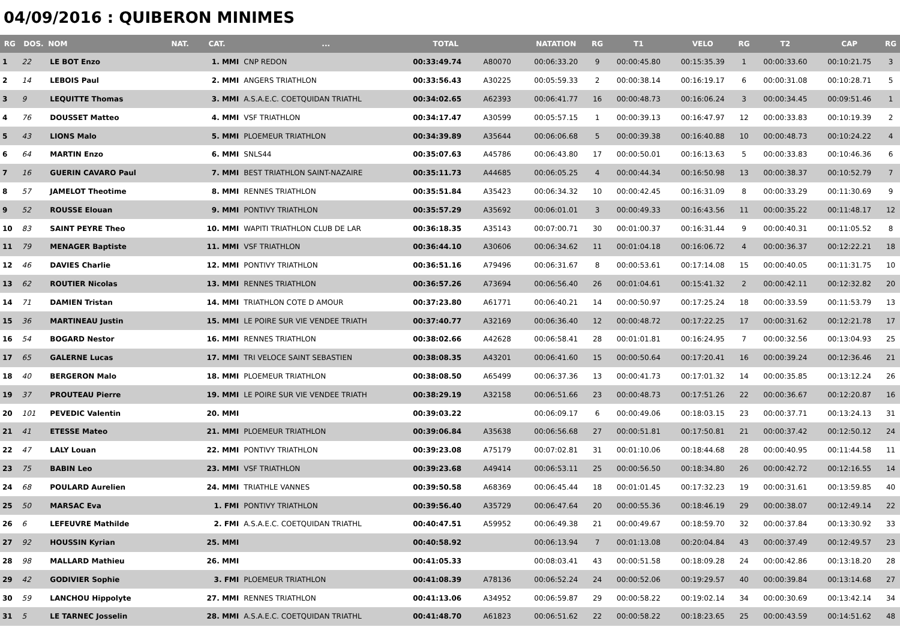04/09/2016 : QUIBERON MINIMES
| RG | DOS. | NOM | NAT. | CAT. | ... | TOTAL | | NATATION | RG | T1 | VELO | RG | T2 | CAP | RG |
| --- | --- | --- | --- | --- | --- | --- | --- | --- | --- | --- | --- | --- | --- | --- | --- |
| 1 | 22 | LE BOT Enzo | | 1. MMI | CNP REDON | 00:33:49.74 | A80070 | 00:06:33.20 | 9 | 00:00:45.80 | 00:15:35.39 | 1 | 00:00:33.60 | 00:10:21.75 | 3 |
| 2 | 14 | LEBOIS Paul | | 2. MMI | ANGERS TRIATHLON | 00:33:56.43 | A30225 | 00:05:59.33 | 2 | 00:00:38.14 | 00:16:19.17 | 6 | 00:00:31.08 | 00:10:28.71 | 5 |
| 3 | 9 | LEQUITTE Thomas | | 3. MMI | A.S.A.E.C. COETQUIDAN TRIATHL | 00:34:02.65 | A62393 | 00:06:41.77 | 16 | 00:00:48.73 | 00:16:06.24 | 3 | 00:00:34.45 | 00:09:51.46 | 1 |
| 4 | 76 | DOUSSET Matteo | | 4. MMI | VSF TRIATHLON | 00:34:17.47 | A30599 | 00:05:57.15 | 1 | 00:00:39.13 | 00:16:47.97 | 12 | 00:00:33.83 | 00:10:19.39 | 2 |
| 5 | 43 | LIONS Malo | | 5. MMI | PLOEMEUR TRIATHLON | 00:34:39.89 | A35644 | 00:06:06.68 | 5 | 00:00:39.38 | 00:16:40.88 | 10 | 00:00:48.73 | 00:10:24.22 | 4 |
| 6 | 64 | MARTIN Enzo | | 6. MMI | SNLS44 | 00:35:07.63 | A45786 | 00:06:43.80 | 17 | 00:00:50.01 | 00:16:13.63 | 5 | 00:00:33.83 | 00:10:46.36 | 6 |
| 7 | 16 | GUERIN CAVARO Paul | | 7. MMI | BEST TRIATHLON SAINT-NAZAIRE | 00:35:11.73 | A44685 | 00:06:05.25 | 4 | 00:00:44.34 | 00:16:50.98 | 13 | 00:00:38.37 | 00:10:52.79 | 7 |
| 8 | 57 | JAMELOT Theotime | | 8. MMI | RENNES TRIATHLON | 00:35:51.84 | A35423 | 00:06:34.32 | 10 | 00:00:42.45 | 00:16:31.09 | 8 | 00:00:33.29 | 00:11:30.69 | 9 |
| 9 | 52 | ROUSSE Elouan | | 9. MMI | PONTIVY TRIATHLON | 00:35:57.29 | A35692 | 00:06:01.01 | 3 | 00:00:49.33 | 00:16:43.56 | 11 | 00:00:35.22 | 00:11:48.17 | 12 |
| 10 | 83 | SAINT PEYRE Theo | | 10. MMI | WAPITI TRIATHLON CLUB DE LAR | 00:36:18.35 | A35143 | 00:07:00.71 | 30 | 00:01:00.37 | 00:16:31.44 | 9 | 00:00:40.31 | 00:11:05.52 | 8 |
| 11 | 79 | MENAGER Baptiste | | 11. MMI | VSF TRIATHLON | 00:36:44.10 | A30606 | 00:06:34.62 | 11 | 00:01:04.18 | 00:16:06.72 | 4 | 00:00:36.37 | 00:12:22.21 | 18 |
| 12 | 46 | DAVIES Charlie | | 12. MMI | PONTIVY TRIATHLON | 00:36:51.16 | A79496 | 00:06:31.67 | 8 | 00:00:53.61 | 00:17:14.08 | 15 | 00:00:40.05 | 00:11:31.75 | 10 |
| 13 | 62 | ROUTIER Nicolas | | 13. MMI | RENNES TRIATHLON | 00:36:57.26 | A73694 | 00:06:56.40 | 26 | 00:01:04.61 | 00:15:41.32 | 2 | 00:00:42.11 | 00:12:32.82 | 20 |
| 14 | 71 | DAMIEN Tristan | | 14. MMI | TRIATHLON COTE D AMOUR | 00:37:23.80 | A61771 | 00:06:40.21 | 14 | 00:00:50.97 | 00:17:25.24 | 18 | 00:00:33.59 | 00:11:53.79 | 13 |
| 15 | 36 | MARTINEAU Justin | | 15. MMI | LE POIRE SUR VIE VENDEE TRIATH | 00:37:40.77 | A32169 | 00:06:36.40 | 12 | 00:00:48.72 | 00:17:22.25 | 17 | 00:00:31.62 | 00:12:21.78 | 17 |
| 16 | 54 | BOGARD Nestor | | 16. MMI | RENNES TRIATHLON | 00:38:02.66 | A42628 | 00:06:58.41 | 28 | 00:01:01.81 | 00:16:24.95 | 7 | 00:00:32.56 | 00:13:04.93 | 25 |
| 17 | 65 | GALERNE Lucas | | 17. MMI | TRI VELOCE SAINT SEBASTIEN | 00:38:08.35 | A43201 | 00:06:41.60 | 15 | 00:00:50.64 | 00:17:20.41 | 16 | 00:00:39.24 | 00:12:36.46 | 21 |
| 18 | 40 | BERGERON Malo | | 18. MMI | PLOEMEUR TRIATHLON | 00:38:08.50 | A65499 | 00:06:37.36 | 13 | 00:00:41.73 | 00:17:01.32 | 14 | 00:00:35.85 | 00:13:12.24 | 26 |
| 19 | 37 | PROUTEAU Pierre | | 19. MMI | LE POIRE SUR VIE VENDEE TRIATH | 00:38:29.19 | A32158 | 00:06:51.66 | 23 | 00:00:48.73 | 00:17:51.26 | 22 | 00:00:36.67 | 00:12:20.87 | 16 |
| 20 | 101 | PEVEDIC Valentin | | 20. MMI | | 00:39:03.22 | | 00:06:09.17 | 6 | 00:00:49.06 | 00:18:03.15 | 23 | 00:00:37.71 | 00:13:24.13 | 31 |
| 21 | 41 | ETESSE Mateo | | 21. MMI | PLOEMEUR TRIATHLON | 00:39:06.84 | A35638 | 00:06:56.68 | 27 | 00:00:51.81 | 00:17:50.81 | 21 | 00:00:37.42 | 00:12:50.12 | 24 |
| 22 | 47 | LALY Louan | | 22. MMI | PONTIVY TRIATHLON | 00:39:23.08 | A75179 | 00:07:02.81 | 31 | 00:01:10.06 | 00:18:44.68 | 28 | 00:00:40.95 | 00:11:44.58 | 11 |
| 23 | 75 | BABIN Leo | | 23. MMI | VSF TRIATHLON | 00:39:23.68 | A49414 | 00:06:53.11 | 25 | 00:00:56.50 | 00:18:34.80 | 26 | 00:00:42.72 | 00:12:16.55 | 14 |
| 24 | 68 | POULARD Aurelien | | 24. MMI | TRIATHLE VANNES | 00:39:50.58 | A68369 | 00:06:45.44 | 18 | 00:01:01.45 | 00:17:32.23 | 19 | 00:00:31.61 | 00:13:59.85 | 40 |
| 25 | 50 | MARSAC Eva | | 1. FMI | PONTIVY TRIATHLON | 00:39:56.40 | A35729 | 00:06:47.64 | 20 | 00:00:55.36 | 00:18:46.19 | 29 | 00:00:38.07 | 00:12:49.14 | 22 |
| 26 | 6 | LEFEUVRE Mathilde | | 2. FMI | A.S.A.E.C. COETQUIDAN TRIATHL | 00:40:47.51 | A59952 | 00:06:49.38 | 21 | 00:00:49.67 | 00:18:59.70 | 32 | 00:00:37.84 | 00:13:30.92 | 33 |
| 27 | 92 | HOUSSIN Kyrian | | 25. MMI | | 00:40:58.92 | | 00:06:13.94 | 7 | 00:01:13.08 | 00:20:04.84 | 43 | 00:00:37.49 | 00:12:49.57 | 23 |
| 28 | 98 | MALLARD Mathieu | | 26. MMI | | 00:41:05.33 | | 00:08:03.41 | 43 | 00:00:51.58 | 00:18:09.28 | 24 | 00:00:42.86 | 00:13:18.20 | 28 |
| 29 | 42 | GODIVIER Sophie | | 3. FMI | PLOEMEUR TRIATHLON | 00:41:08.39 | A78136 | 00:06:52.24 | 24 | 00:00:52.06 | 00:19:29.57 | 40 | 00:00:39.84 | 00:13:14.68 | 27 |
| 30 | 59 | LANCHOU Hippolyte | | 27. MMI | RENNES TRIATHLON | 00:41:13.06 | A34952 | 00:06:59.87 | 29 | 00:00:58.22 | 00:19:02.14 | 34 | 00:00:30.69 | 00:13:42.14 | 34 |
| 31 | 5 | LE TARNEC Josselin | | 28. MMI | A.S.A.E.C. COETQUIDAN TRIATHL | 00:41:48.70 | A61823 | 00:06:51.62 | 22 | 00:00:58.22 | 00:18:23.65 | 25 | 00:00:43.59 | 00:14:51.62 | 48 |